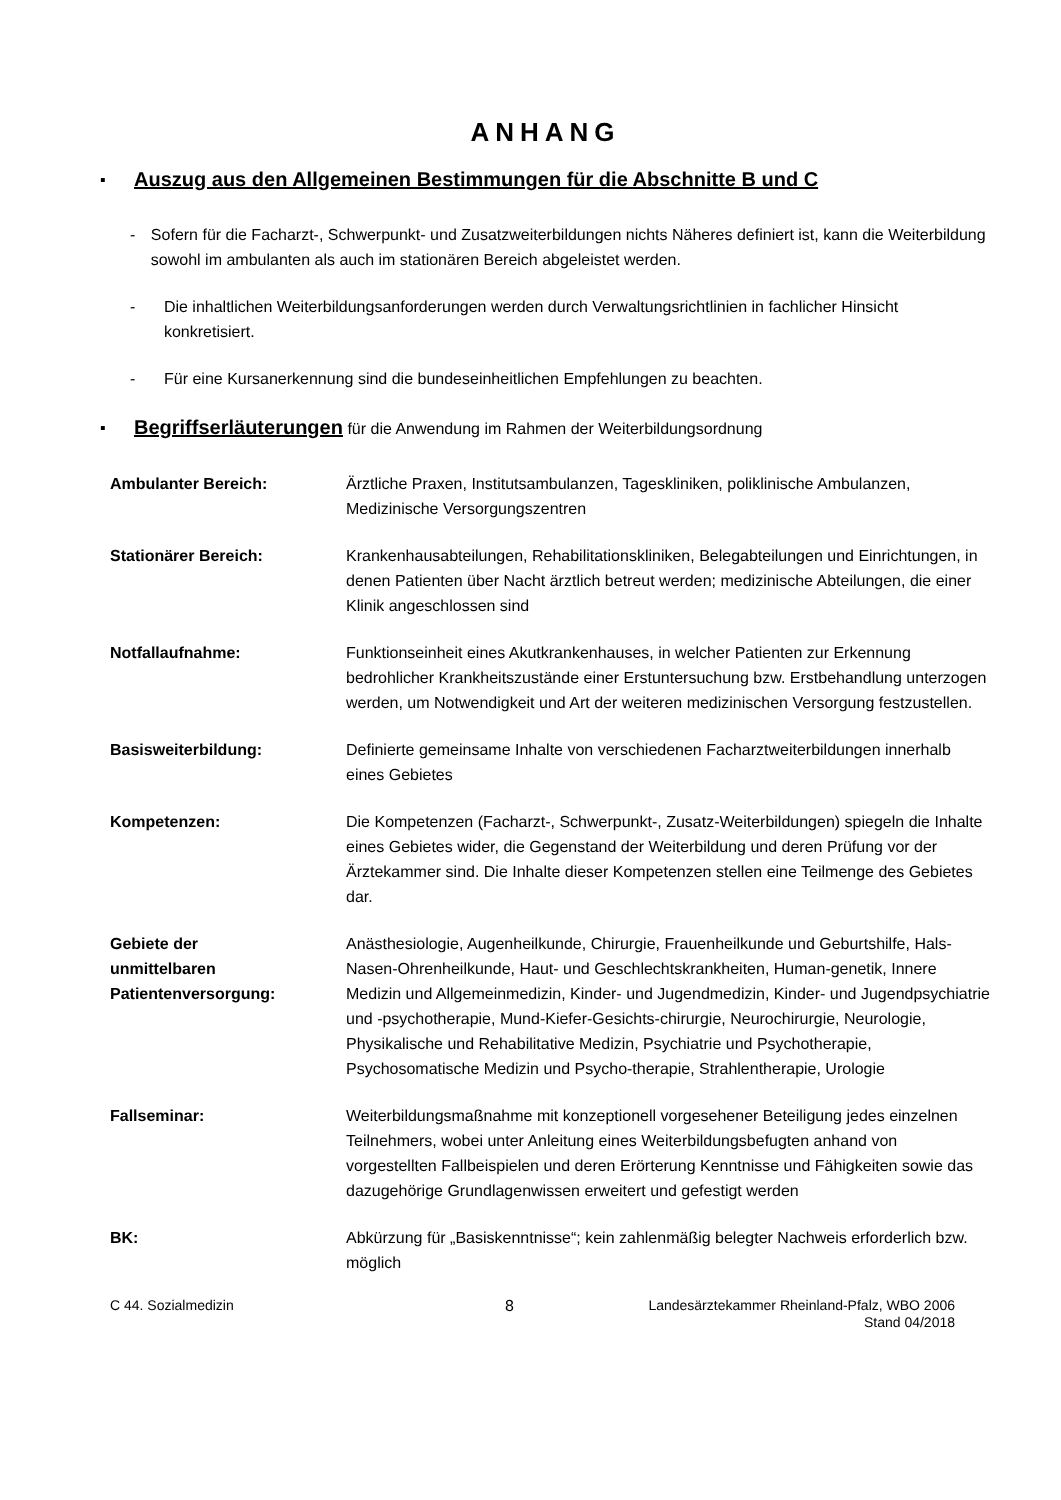ANHANG
▪ Auszug aus den Allgemeinen Bestimmungen für die Abschnitte B und C
- Sofern für die Facharzt-, Schwerpunkt- und Zusatzweiterbildungen nichts Näheres definiert ist, kann die Weiterbildung sowohl im ambulanten als auch im stationären Bereich abgeleistet werden.
- Die inhaltlichen Weiterbildungsanforderungen werden durch Verwaltungsrichtlinien in fachlicher Hinsicht konkretisiert.
- Für eine Kursanerkennung sind die bundeseinheitlichen Empfehlungen zu beachten.
▪ Begriffserläuterungen für die Anwendung im Rahmen der Weiterbildungsordnung
| Ambulanter Bereich: | Ärztliche Praxen, Institutsambulanzen, Tageskliniken, poliklinische Ambulanzen, Medizinische Versorgungszentren |
| Stationärer Bereich: | Krankenhausabteilungen, Rehabilitationskliniken, Belegabteilungen und Einrichtungen, in denen Patienten über Nacht ärztlich betreut werden; medizinische Abteilungen, die einer Klinik angeschlossen sind |
| Notfallaufnahme: | Funktionseinheit eines Akutkrankenhauses, in welcher Patienten zur Erkennung bedrohlicher Krankheitszustände einer Erstuntersuchung bzw. Erstbehandlung unterzogen werden, um Notwendigkeit und Art der weiteren medizinischen Versorgung festzustellen. |
| Basisweiterbildung: | Definierte gemeinsame Inhalte von verschiedenen Facharztweiterbildungen innerhalb eines Gebietes |
| Kompetenzen: | Die Kompetenzen (Facharzt-, Schwerpunkt-, Zusatz-Weiterbildungen) spiegeln die Inhalte eines Gebietes wider, die Gegenstand der Weiterbildung und deren Prüfung vor der Ärztekammer sind. Die Inhalte dieser Kompetenzen stellen eine Teilmenge des Gebietes dar. |
| Gebiete der unmittelbaren Patientenversorgung: | Anästhesiologie, Augenheilkunde, Chirurgie, Frauenheilkunde und Geburtshilfe, Hals-Nasen-Ohrenheilkunde, Haut- und Geschlechtskrankheiten, Human-genetik, Innere Medizin und Allgemeinmedizin, Kinder- und Jugendmedizin, Kinder- und Jugendpsychiatrie und -psychotherapie, Mund-Kiefer-Gesichts-chirurgie, Neurochirurgie, Neurologie, Physikalische und Rehabilitative Medizin, Psychiatrie und Psychotherapie, Psychosomatische Medizin und Psycho-therapie, Strahlentherapie, Urologie |
| Fallseminar: | Weiterbildungsmaßnahme mit konzeptionell vorgesehener Beteiligung jedes einzelnen Teilnehmers, wobei unter Anleitung eines Weiterbildungsbefugten anhand von vorgestellten Fallbeispielen und deren Erörterung Kenntnisse und Fähigkeiten sowie das dazugehörige Grundlagenwissen erweitert und gefestigt werden |
| BK: | Abkürzung für „Basiskenntnisse“; kein zahlenmäßig belegter Nachweis erforderlich bzw. möglich |
C 44. Sozialmedizin 8 Landesärztekammer Rheinland-Pfalz, WBO 2006
Stand 04/2018